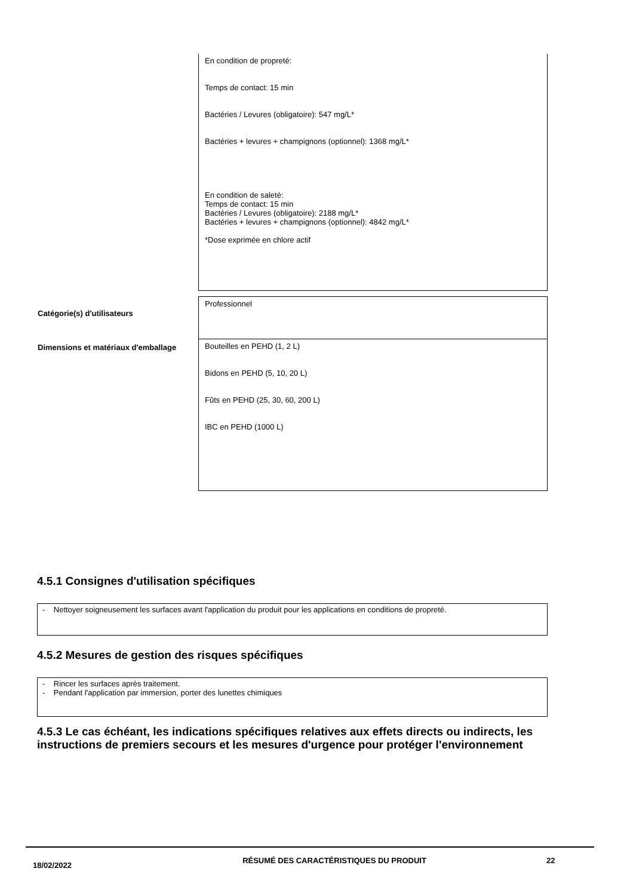| | En condition de propreté: Temps de contact: 15 min Bactéries / Levures (obligatoire): 547 mg/L* Bactéries + levures + champignons (optionnel): 1368 mg/L* En condition de saleté: Temps de contact: 15 min Bactéries / Levures (obligatoire): 2188 mg/L* Bactéries + levures + champignons (optionnel): 4842 mg/L* *Dose exprimée en chlore actif |
| Catégorie(s) d'utilisateurs | Professionnel |
| Dimensions et matériaux d'emballage | Bouteilles en PEHD (1, 2 L) Bidons en PEHD (5, 10, 20 L) Fûts en PEHD (25, 30, 60, 200 L) IBC en PEHD (1000 L) |
4.5.1 Consignes d'utilisation spécifiques
- Nettoyer soigneusement les surfaces avant l'application du produit pour les applications en conditions de propreté.
4.5.2 Mesures de gestion des risques spécifiques
- Rincer les surfaces après traitement.
- Pendant l'application par immersion, porter des lunettes chimiques
4.5.3 Le cas échéant, les indications spécifiques relatives aux effets directs ou indirects, les instructions de premiers secours et les mesures d'urgence pour protéger l'environnement
18/02/2022
RÉSUMÉ DES CARACTÉRISTIQUES DU PRODUIT 22